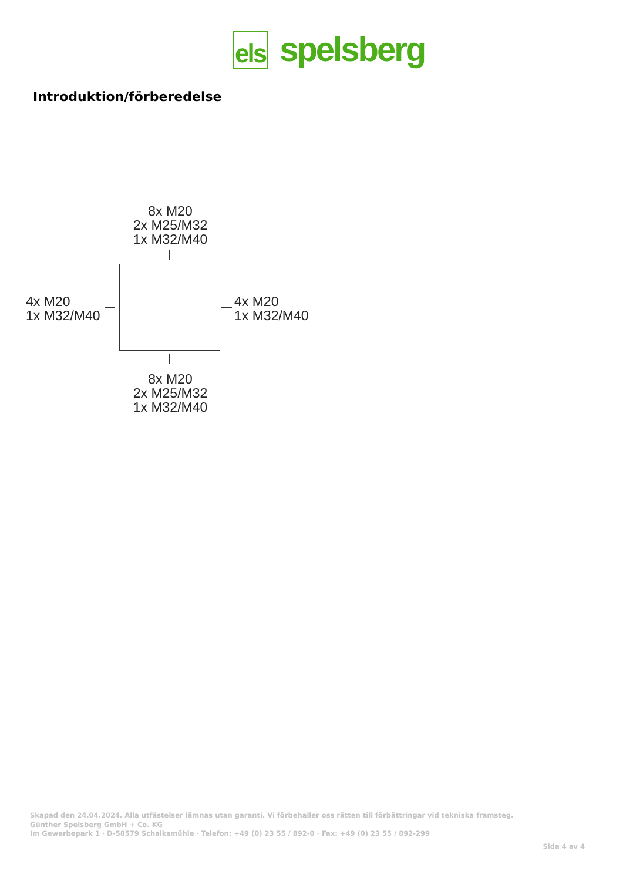els spelsberg
Introduktion/förberedelse
8x M20
2x M25/M32
1x M32/M40
4x M20
1x M32/M40
4x M20
1x M32/M40
8x M20
2x M25/M32
1x M32/M40
Skapad den 24.04.2024. Alla utfästelser lämnas utan garanti. Vi förbehåller oss rätten till förbättringar vid tekniska framsteg.
Günther Spelsberg GmbH + Co. KG
Im Gewerbepark 1 · D-58579 Schalksmühle · Telefon: +49 (0) 23 55 / 892-0 · Fax: +49 (0) 23 55 / 892-299
Sida 4 av 4